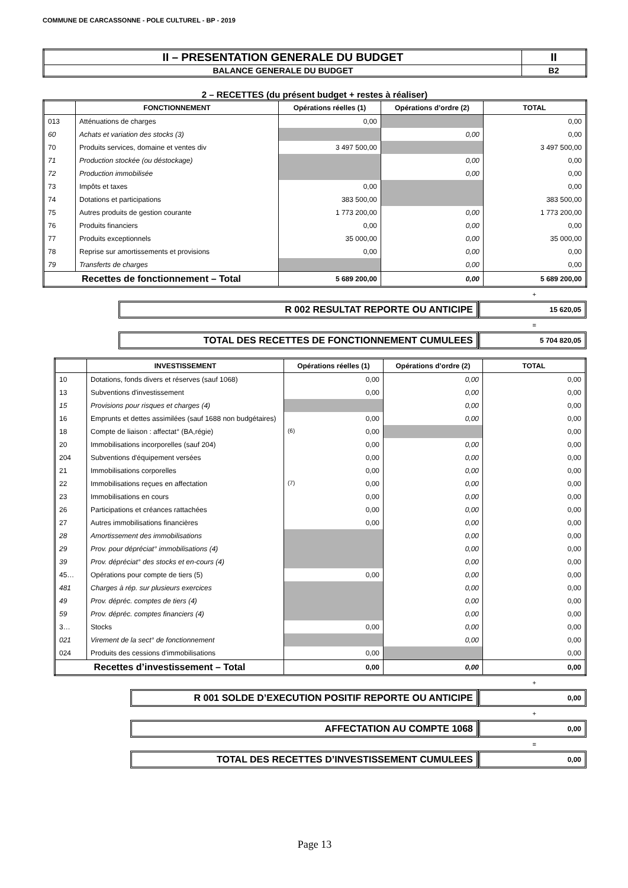COMMUNE DE CARCASSONNE - POLE CULTUREL - BP - 2019
| II – PRESENTATION GENERALE DU BUDGET | II |
| BALANCE GENERALE DU BUDGET | B2 |
2 – RECETTES (du présent budget + restes à réaliser)
| | FONCTIONNEMENT | Opérations réelles (1) | Opérations d’ordre (2) | TOTAL |
| --- | --- | --- | --- | --- |
| 013 | Atténuations de charges | 0,00 | | 0,00 |
| 60 | Achats et variation des stocks (3) | | 0,00 | 0,00 |
| 70 | Produits services, domaine et ventes div | 3 497 500,00 | | 3 497 500,00 |
| 71 | Production stockée (ou déstockage) | | 0,00 | 0,00 |
| 72 | Production immobilisée | | 0,00 | 0,00 |
| 73 | Impôts et taxes | 0,00 | | 0,00 |
| 74 | Dotations et participations | 383 500,00 | | 383 500,00 |
| 75 | Autres produits de gestion courante | 1 773 200,00 | 0,00 | 1 773 200,00 |
| 76 | Produits financiers | 0,00 | 0,00 | 0,00 |
| 77 | Produits exceptionnels | 35 000,00 | 0,00 | 35 000,00 |
| 78 | Reprise sur amortissements et provisions | 0,00 | 0,00 | 0,00 |
| 79 | Transferts de charges | | 0,00 | 0,00 |
| Recettes de fonctionnement – Total | | 5 689 200,00 | 0,00 | 5 689 200,00 |
+
| R 002 RESULTAT REPORTE OU ANTICIPE | 15 620,05 |
=
| TOTAL DES RECETTES DE FONCTIONNEMENT CUMULEES | 5 704 820,05 |
| | INVESTISSEMENT | Opérations réelles (1) | Opérations d’ordre (2) | TOTAL |
| --- | --- | --- | --- | --- |
| 10 | Dotations, fonds divers et réserves (sauf 1068) | 0,00 | 0,00 | 0,00 |
| 13 | Subventions d'investissement | 0,00 | 0,00 | 0,00 |
| 15 | Provisions pour risques et charges (4) | | 0,00 | 0,00 |
| 16 | Emprunts et dettes assimilées (sauf 1688 non budgétaires) | 0,00 | 0,00 | 0,00 |
| 18 | Compte de liaison : affectat° (BA,régie) | (6) 0,00 | | 0,00 |
| 20 | Immobilisations incorporelles (sauf 204) | 0,00 | 0,00 | 0,00 |
| 204 | Subventions d'équipement versées | 0,00 | 0,00 | 0,00 |
| 21 | Immobilisations corporelles | 0,00 | 0,00 | 0,00 |
| 22 | Immobilisations reçues en affectation | (7) 0,00 | 0,00 | 0,00 |
| 23 | Immobilisations en cours | 0,00 | 0,00 | 0,00 |
| 26 | Participations et créances rattachées | 0,00 | 0,00 | 0,00 |
| 27 | Autres immobilisations financières | 0,00 | 0,00 | 0,00 |
| 28 | Amortissement des immobilisations | | 0,00 | 0,00 |
| 29 | Prov. pour dépréciat° immobilisations (4) | | 0,00 | 0,00 |
| 39 | Prov. dépréciat° des stocks et en-cours (4) | | 0,00 | 0,00 |
| 45… | Opérations pour compte de tiers (5) | 0,00 | 0,00 | 0,00 |
| 481 | Charges à rép. sur plusieurs exercices | | 0,00 | 0,00 |
| 49 | Prov. dépréc. comptes de tiers (4) | | 0,00 | 0,00 |
| 59 | Prov. dépréc. comptes financiers (4) | | 0,00 | 0,00 |
| 3… | Stocks | 0,00 | 0,00 | 0,00 |
| 021 | Virement de la sect° de fonctionnement | | 0,00 | 0,00 |
| 024 | Produits des cessions d'immobilisations | 0,00 | | 0,00 |
| Recettes d’investissement – Total | | 0,00 | 0,00 | 0,00 |
+
| R 001 SOLDE D’EXECUTION POSITIF REPORTE OU ANTICIPE | 0,00 |
+
| AFFECTATION AU COMPTE 1068 | 0,00 |
=
| TOTAL DES RECETTES D’INVESTISSEMENT CUMULEES | 0,00 |
Page 13